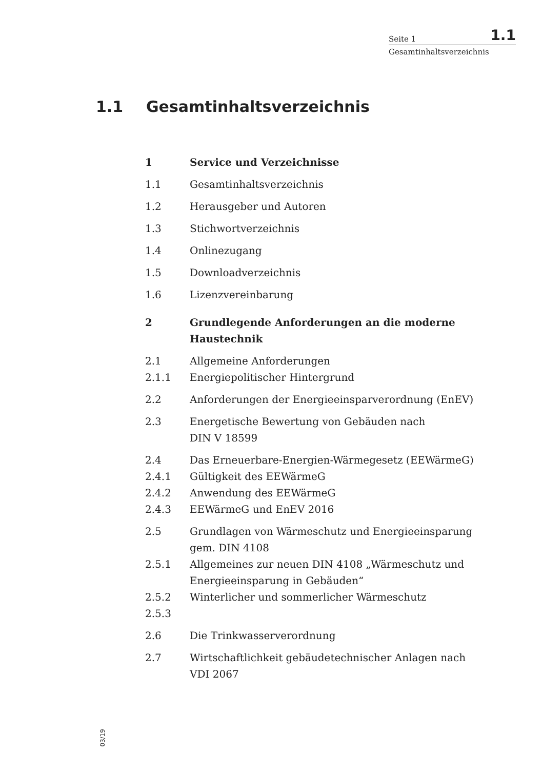Seite 1 1.1
Gesamtinhaltsverzeichnis
1.1 Gesamtinhaltsverzeichnis
1 Service und Verzeichnisse
1.1 Gesamtinhaltsverzeichnis
1.2 Herausgeber und Autoren
1.3 Stichwortverzeichnis
1.4 Onlinezugang
1.5 Downloadverzeichnis
1.6 Lizenzvereinbarung
2 Grundlegende Anforderungen an die moderne Haustechnik
2.1 Allgemeine Anforderungen
2.1.1 Energiepolitischer Hintergrund
2.2 Anforderungen der Energieeinsparverordnung (EnEV)
2.3 Energetische Bewertung von Gebäuden nach
DIN V 18599
2.4 Das Erneuerbare-Energien-Wärmegesetz (EEWärmeG)
2.4.1 Gültigkeit des EEWärmeG
2.4.2 Anwendung des EEWärmeG
2.4.3 EEWärmeG und EnEV 2016
2.5 Grundlagen von Wärmeschutz und Energieeinsparung gem. DIN 4108
2.5.1 Allgemeines zur neuen DIN 4108 „Wärmeschutz und Energieeinsparung in Gebäuden“
2.5.2 Winterlicher und sommerlicher Wärmeschutz
2.5.3
2.6 Die Trinkwasserverordnung
2.7 Wirtschaftlichkeit gebäudetechnischer Anlagen nach
VDI 2067
03/19